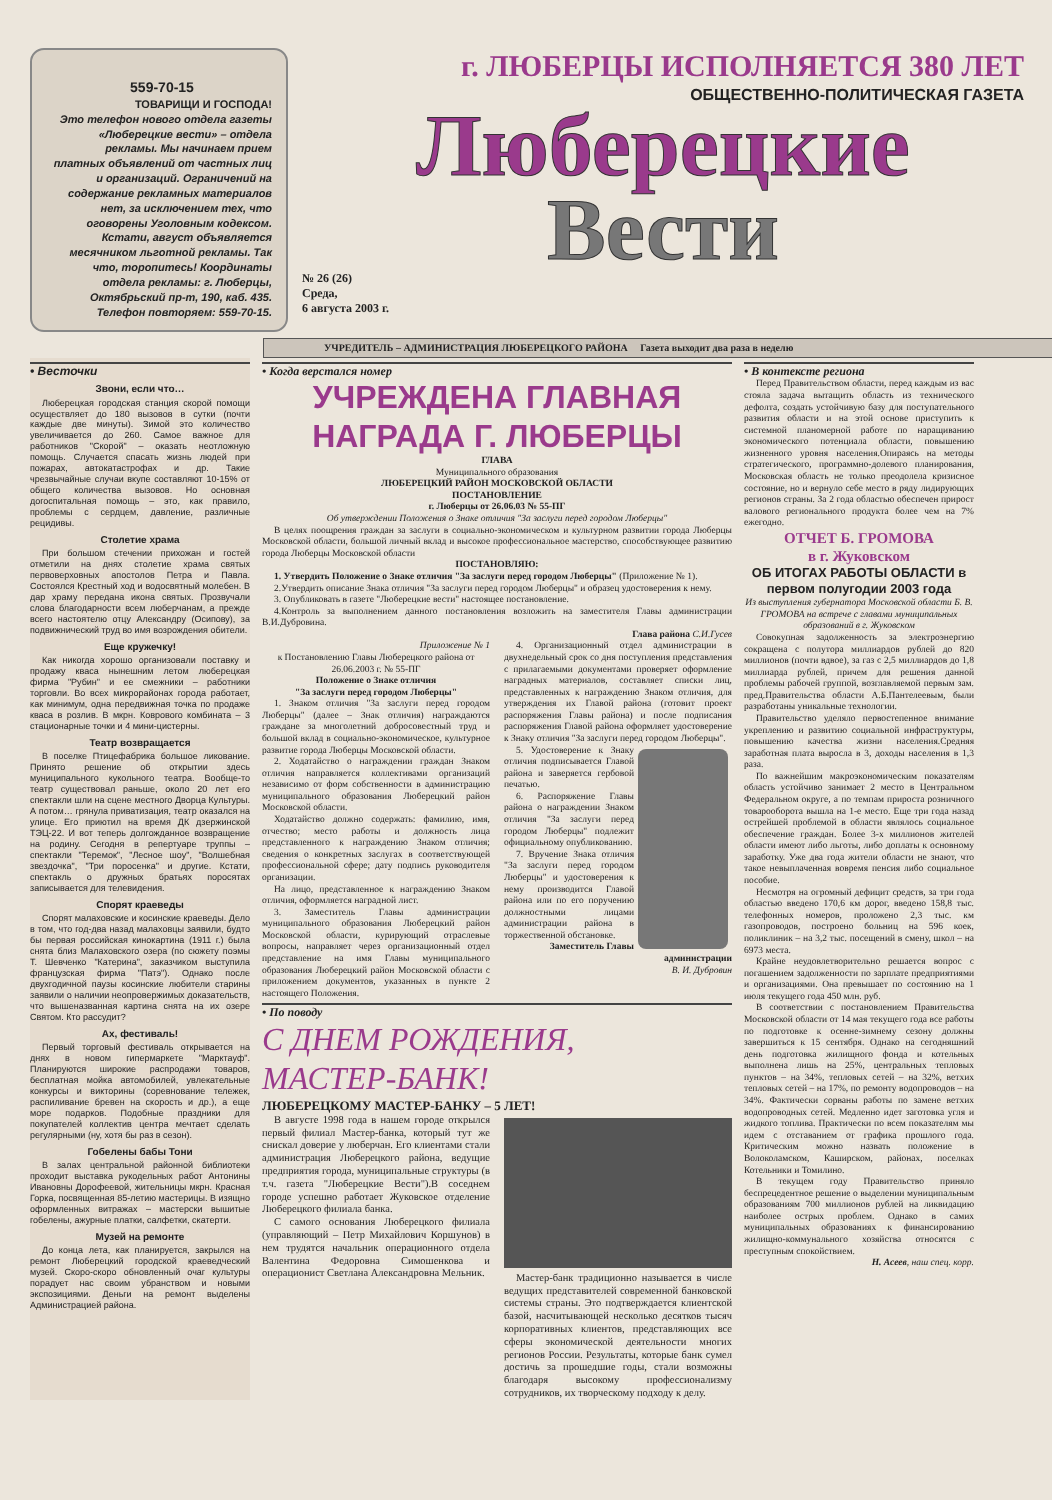559-70-15
ТОВАРИЩИ И ГОСПОДА!
Это телефон нового отдела газеты «Люберецкие вести» – отдела рекламы. Мы начинаем прием платных объявлений от частных лиц и организаций. Ограничений на содержание рекламных материалов нет, за исключением тех, что оговорены Уголовным кодексом. Кстати, август объявляется месячником льготной рекламы. Так что, торопитесь! Координаты отдела рекламы: г. Люберцы, Октябрьский пр-т, 190, каб. 435. Телефон повторяем: 559-70-15.
г. ЛЮБЕРЦЫ ИСПОЛНЯЕТСЯ 380 ЛЕТ
ОБЩЕСТВЕННО-ПОЛИТИЧЕСКАЯ ГАЗЕТА
Люберецкие
Вести
№ 26 (26)
Среда,
6 августа 2003 г.
УЧРЕДИТЕЛЬ – АДМИНИСТРАЦИЯ ЛЮБЕРЕЦКОГО РАЙОНА Газета выходит два раза в неделю
• Весточки
Звони, если что…
Люберецкая городская станция скорой помощи осуществляет до 180 вызовов в сутки (почти каждые две минуты). Зимой это количество увеличивается до 260. Самое важное для работников "Скорой" – оказать неотложную помощь. Случается спасать жизнь людей при пожарах, автокатастрофах и др. Такие чрезвычайные случаи вкупе составляют 10-15% от общего количества вызовов. Но основная догоспитальная помощь – это, как правило, проблемы с сердцем, давление, различные рецидивы.
Столетие храма
При большом стечении прихожан и гостей отметили на днях столетие храма святых первоверховных апостолов Петра и Павла. Состоялся Крестный ход и водосвятный молебен. В дар храму передана икона святых. Прозвучали слова благодарности всем люберчанам, а прежде всего настоятелю отцу Александру (Осипову), за подвижнический труд во имя возрождения обители.
Еще кружечку!
Как никогда хорошо организовали поставку и продажу кваса нынешним летом люберецкая фирма "Рубин" и ее смежники – работники торговли. Во всех микрорайонах города работает, как минимум, одна передвижная точка по продаже кваса в розлив. В мкрн. Коврового комбината – 3 стационарные точки и 4 мини-цистерны.
Театр возвращается
В поселке Птицефабрика большое ликование. Принято решение об открытии здесь муниципального кукольного театра. Вообще-то театр существовал раньше, около 20 лет его спектакли шли на сцене местного Дворца Культуры. А потом… грянула приватизация, театр оказался на улице. Его приютил на время ДК дзержинской ТЭЦ-22. И вот теперь долгожданное возвращение на родину. Сегодня в репертуаре труппы – спектакли "Теремок", "Лесное шоу", "Волшебная звездочка", "Три поросенка" и другие. Кстати, спектакль о дружных братьях поросятах записывается для телевидения.
Спорят краеведы
Спорят малаховские и косинские краеведы. Дело в том, что год-два назад малаховцы заявили, будто бы первая российская кинокартина (1911 г.) была снята близ Малаховского озера (по сюжету поэмы Т. Шевченко "Катерина", заказчиком выступила французская фирма "Патэ"). Однако после двухгодичной паузы косинские любители старины заявили о наличии неопровержимых доказательств, что вышеназванная картина снята на их озере Святом. Кто рассудит?
Ах, фестиваль!
Первый торговый фестиваль открывается на днях в новом гипермаркете "Марктауф". Планируются широкие распродажи товаров, бесплатная мойка автомобилей, увлекательные конкурсы и викторины (соревнование тележек, распиливание бревен на скорость и др.), а еще море подарков. Подобные праздники для покупателей коллектив центра мечтает сделать регулярными (ну, хотя бы раз в сезон).
Гобелены бабы Тони
В залах центральной районной библиотеки проходит выставка рукодельных работ Антонины Ивановны Дорофеевой, жительницы мкрн. Красная Горка, посвященная 85-летию мастерицы. В изящно оформленных витражах – мастерски вышитые гобелены, ажурные платки, салфетки, скатерти.
Музей на ремонте
До конца лета, как планируется, закрылся на ремонт Люберецкий городской краеведческий музей. Скоро-скоро обновленный очаг культуры порадует нас своим убранством и новыми экспозициями. Деньги на ремонт выделены Администрацией района.
• Когда верстался номер
УЧРЕЖДЕНА ГЛАВНАЯ
НАГРАДА Г. ЛЮБЕРЦЫ
ГЛАВА
Муниципального образования
ЛЮБЕРЕЦКИЙ РАЙОН МОСКОВСКОЙ ОБЛАСТИ
ПОСТАНОВЛЕНИЕ
г. Люберцы от 26.06.03 № 55-ПГ
Об утверждении Положения о Знаке отличия "За заслуги перед городом Люберцы"
В целях поощрения граждан за заслуги в социально-экономическом и культурном развитии города Люберцы Московской области, большой личный вклад и высокое профессиональное мастерство, способствующее развитию города Люберцы Московской области
ПОСТАНОВЛЯЮ:
1. Утвердить Положение о Знаке отличия "За заслуги перед городом Люберцы" (Приложение № 1).
2.Утвердить описание Знака отличия "За заслуги перед городом Люберцы" и образец удостоверения к нему.
3. Опубликовать в газете "Люберецкие вести" настоящее постановление.
4.Контроль за выполнением данного постановления возложить на заместителя Главы администрации В.И.Дубровина.
Глава района С.И.Гусев
Приложение № 1
к Постановлению Главы Люберецкого района от 26.06.2003 г. № 55-ПГ
Положение о Знаке отличия
"За заслуги перед городом Люберцы"
1. Знаком отличия "За заслуги перед городом Люберцы" (далее – Знак отличия) награждаются граждане за многолетний добросовестный труд и большой вклад в социально-экономическое, культурное развитие города Люберцы Московской области.
2. Ходатайство о награждении граждан Знаком отличия направляется коллективами организаций независимо от форм собственности в администрацию муниципального образования Люберецкий район Московской области.
Ходатайство должно содержать: фамилию, имя, отчество; место работы и должность лица представленного к награждению Знаком отличия; сведения о конкретных заслугах в соответствующей профессиональной сфере; дату подпись руководителя организации.
На лицо, представленное к награждению Знаком отличия, оформляется наградной лист.
3. Заместитель Главы администрации муниципального образования Люберецкий район Московской области, курирующий отраслевые вопросы, направляет через организационный отдел представление на имя Главы муниципального образования Люберецкий район Московской области с приложением документов, указанных в пункте 2 настоящего Положения.
4. Организационный отдел администрации в двухнедельный срок со дня поступления представления с прилагаемыми документами проверяет оформление наградных материалов, составляет списки лиц, представленных к награждению Знаком отличия, для утверждения их Главой района (готовит проект распоряжения Главы района) и после подписания распоряжения Главой района оформляет удостоверение к Знаку отличия "За заслуги перед городом Люберцы".
5. Удостоверение к Знаку отличия подписывается Главой района и заверяется гербовой печатью.
6. Распоряжение Главы района о награждении Знаком отличия "За заслуги перед городом Люберцы" подлежит официальному опубликованию.
7. Вручение Знака отличия "За заслуги перед городом Люберцы" и удостоверения к нему производится Главой района или по его поручению должностными лицами администрации района в торжественной обстановке.
Заместитель Главы администрации
В. И. Дубровин
• По поводу
С ДНЕМ РОЖДЕНИЯ,
МАСТЕР-БАНК!
ЛЮБЕРЕЦКОМУ МАСТЕР-БАНКУ – 5 ЛЕТ!
В августе 1998 года в нашем городе открылся первый филиал Мастер-банка, который тут же снискал доверие у люберчан. Его клиентами стали администрация Люберецкого района, ведущие предприятия города, муниципальные структуры (в т.ч. газета "Люберецкие Вести").В соседнем городе успешно работает Жуковское отделение Люберецкого филиала банка.
С самого основания Люберецкого филиала (управляющий – Петр Михайлович Коршунов) в нем трудятся начальник операционного отдела Валентина Федоровна Симошенкова и операционист Светлана Александровна Мельник.
Мастер-банк традиционно называется в числе ведущих представителей современной банковской системы страны. Это подтверждается клиентской базой, насчитывающей несколько десятков тысяч корпоративных клиентов, представляющих все сферы экономической деятельности многих регионов России. Результаты, которые банк сумел достичь за прошедшие годы, стали возможны благодаря высокому профессионализму сотрудников, их творческому подходу к делу.
• В контексте региона
Перед Правительством области, перед каждым из вас стояла задача вытащить область из технического дефолта, создать устойчивую базу для поступательного развития области и на этой основе приступить к системной планомерной работе по наращиванию экономического потенциала области, повышению жизненного уровня населения.Опираясь на методы стратегического, программно-долевого планирования, Московская область не только преодолела кризисное состояние, но и вернуло себе место в ряду лидирующих регионов страны. За 2 года областью обеспечен прирост валового регионального продукта более чем на 7% ежегодно.
ОТЧЕТ Б. ГРОМОВА
в г. Жуковском
ОБ ИТОГАХ РАБОТЫ ОБЛАСТИ в первом полугодии 2003 года
Из выступления губернатора Московской области Б. В. ГРОМОВА на встрече с главами муниципальных образований в г. Жуковском
Совокупная задолженность за электроэнергию сокращена с полутора миллиардов рублей до 820 миллионов (почти вдвое), за газ с 2,5 миллиардов до 1,8 миллиарда рублей, причем для решения данной проблемы рабочей группой, возглавляемой первым зам. пред.Правительства области А.Б.Пантелеевым, были разработаны уникальные технологии.
Правительство уделяло первостепенное внимание укреплению и развитию социальной инфраструктуры, повышению качества жизни населения.Средняя заработная плата выросла в 3, доходы населения в 1,3 раза.
По важнейшим макроэкономическим показателям область устойчиво занимает 2 место в Центральном Федеральном округе, а по темпам прироста розничного товарооборота вышла на 1-е место. Еще три года назад острейшей проблемой в области являлось социальное обеспечение граждан. Более 3-х миллионов жителей области имеют либо льготы, либо доплаты к основному заработку. Уже два года жители области не знают, что такое невыплаченная вовремя пенсия либо социальное пособие.
Несмотря на огромный дефицит средств, за три года областью введено 170,6 км дорог, введено 158,8 тыс. телефонных номеров, проложено 2,3 тыс. км газопроводов, построено больниц на 596 коек, поликлиник – на 3,2 тыс. посещений в смену, школ – на 6973 места.
Крайне неудовлетворительно решается вопрос с погашением задолженности по зарплате предприятиями и организациями. Она превышает по состоянию на 1 июля текущего года 450 млн. руб.
В соответствии с постановлением Правительства Московской области от 14 мая текущего года все работы по подготовке к осенне-зимнему сезону должны завершиться к 15 сентября. Однако на сегодняшний день подготовка жилищного фонда и котельных выполнена лишь на 25%, центральных тепловых пунктов – на 34%, тепловых сетей – на 32%, ветхих тепловых сетей – на 17%, по ремонту водопроводов – на 34%. Фактически сорваны работы по замене ветхих водопроводных сетей. Медленно идет заготовка угля и жидкого топлива. Практически по всем показателям мы идем с отставанием от графика прошлого года. Критическим можно назвать положение в Волоколамском, Каширском, районах, поселках Котельники и Томилино.
В текущем году Правительство приняло беспрецедентное решение о выделении муниципальным образованиям 700 миллионов рублей на ликвидацию наиболее острых проблем. Однако в самих муниципальных образованиях к финансированию жилищно-коммунального хозяйства относятся с преступным спокойствием.
Н. Асеев, наш спец. корр.